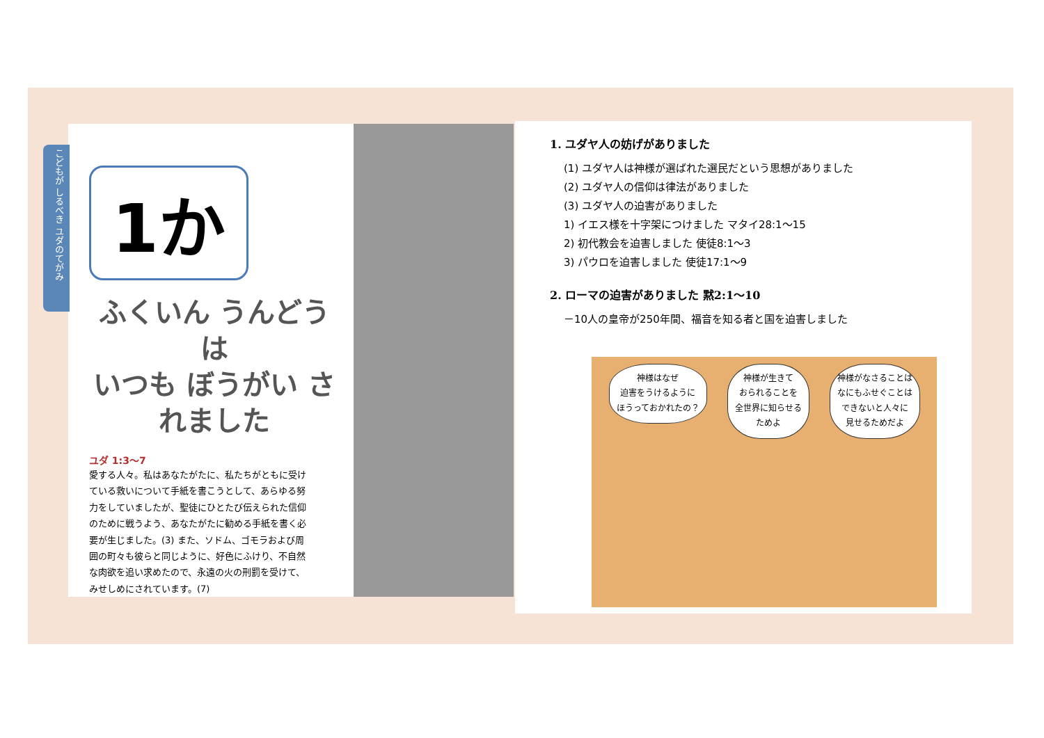こどもが しるべき ユダのてがみ
1か
ふくいん うんどうは
いつも ぼうがい されました
ユダ 1:3〜7
愛する人々。私はあなたがたに、私たちがともに受けている救いについて手紙を書こうとして、あらゆる努力をしていましたが、聖徒にひとたび伝えられた信仰のために戦うよう、あなたがたに勧める手紙を書く必要が生じました。(3) また、ソドム、ゴモラおよび周囲の町々も彼らと同じように、好色にふけり、不自然な肉欲を追い求めたので、永遠の火の刑罰を受けて、みせしめにされています。(7)
1. ユダヤ人の妨げがありました
(1) ユダヤ人は神様が選ばれた選民だという思想がありました
(2) ユダヤ人の信仰は律法がありました
(3) ユダヤ人の迫害がありました
1) イエス様を十字架につけました マタイ28:1〜15
2) 初代教会を迫害しました 使徒8:1〜3
3) パウロを迫害しました 使徒17:1〜9
2. ローマの迫害がありました 黙2:1〜10
－10人の皇帝が250年間、福音を知る者と国を迫害しました
神様はなぜ
迫害をうけるように
ほうっておかれたの？
神様が生きて
おられることを
全世界に知らせる
ためよ
神様がなさることは
なにもふせぐことは
できないと人々に
見せるためだよ